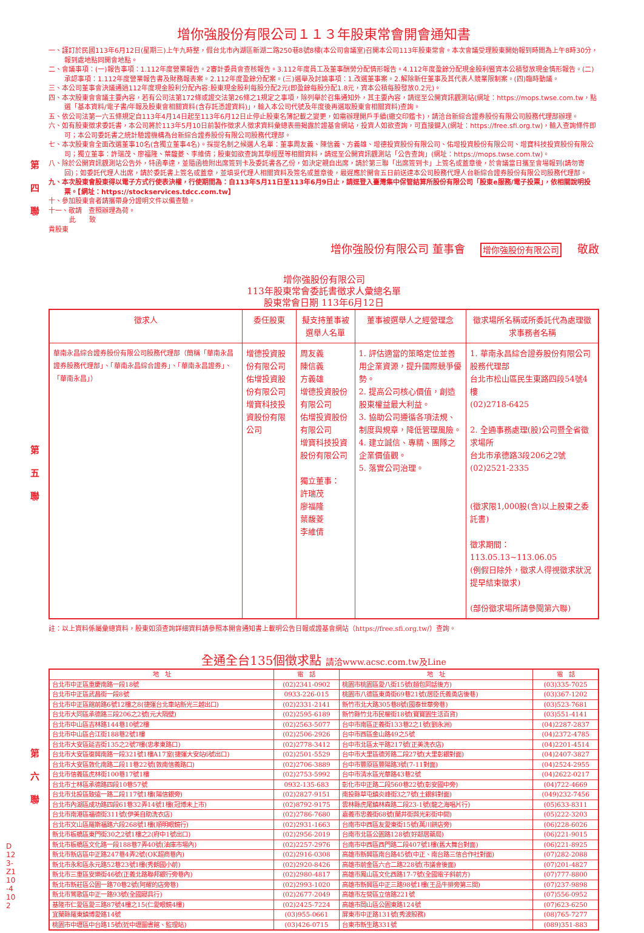第 四 聯
第 五 聯
第 六 聯
增你強股份有限公司１１３年股東常會開會通知書
一、謹訂於民國113年6月12日(星期三)上午九時整，假台北市內湖區新湖二路250巷8號8樓(本公司會議室)召開本公司113年股東常會。本次會議受理股東開始報到時間為上午8時30分，報到處地點同開會地點。
二、會議事項：(一)報告事項：1.112年度營業報告。2審計委員會查核報告。3.112年度員工及董事酬勞分配情形報告。4.112年度盈餘分配現金股利暨資本公積發放現金情形報告。(二)承認事項：1.112年度營業報告書及財務報表案。2.112年度盈餘分配案。(三)選舉及討論事項：1.改選董事案。2.解除新任董事及其代表人競業限制案。(四)臨時動議。
三、本公司董事會決議通過112年度現金股利分配內容:股東現金股利每股分配2元(即盈餘每股分配1.8元，資本公積每股發放0.2元)。
四、本次股東會會議主要內容，若有公司法第172條或證交法第26條之1規定之事項，除列舉於召集通知外，其主要內容，請逕至公開資訊觀測站(網址：https://mops.twse.com.tw，點選「基本資料/電子書/年報及股東會相關資料(含存託憑證資料)」，輸入本公司代號及年度後再選取股東會相關資料)查詢。
五、依公司法第一六五條規定自113年4月14日起至113年6月12日止停止股東名簿記載之變更，如需辦理開戶手續(繳交印鑑卡)，請洽台新綜合證券股份有限公司股務代理部辦理。
六、如有股東徵求委託書，本公司將於113年5月10日前製作徵求人徵求資料彙總表冊揭露於證基會網站，投資人如欲查詢，可直接鍵入(網址：https://free.sfi.org.tw)，輸入查詢條件即可；本公司委託書之統計驗證機構為台新綜合證券股份有限公司股務代理部。
七、本次股東會全面改選董事10名(含獨立董事4名)。採提名制之候選人名單：董事周友義、陳信義、方義雄、增德投資股份有限公司、佑增投資股份有限公司、增寶科技投資股份有限公司；獨立董事：許瑞茂、廖福隆、葉馥菱、李維倩；股東如欲查詢其學經歷等相關資料，請逕至公開資訊觀測站「公告查詢」(網址：https://mops.twse.com.tw)。
八、除於公開資訊觀測站公告外，特函奉達，並隨函檢附出席簽到卡及委託書各乙份，如決定親自出席，請於第三聯「出席簽到卡」上簽名或蓋章後，於會議當日攜至會場報到(請勿寄回)；如委託代理人出席，請於委託書上簽名或蓋章，並填妥代理人相關資料及簽名或蓋章後，最遲應於開會五日前送達本公司股務代理人台新綜合證券股份有限公司股務代理部。
九、本次股東會股東得以電子方式行使表決權，行使期間為：自113年5月11日至113年6月9日止，請逕登入臺灣集中保管結算所股份有限公司「股東e服務/電子投票」，依相關說明投票。【網址：https://stockservices.tdcc.com.tw】
十、參加股東會者請攜帶身分證明文件以備查驗。
十一、敬請　查照辦理為荷。
此　　致
貴股東
增你強股份有限公司 董事會 增你強股份有限公司 敬啟
增你強股份有限公司
113年股東常會委託書徵求人彙總名單
股東常會日期 113年6月12日
| 徵求人 | 委任股東 | 擬支持董事被選舉人名單 | 董事被選舉人之經營理念 | 徵求場所名稱或所委託代為處理徵求事務者名稱 |
| --- | --- | --- | --- | --- |
| 華南永昌綜合證券股份有限公司股務代理部（簡稱「華南永昌證券股務代理部」、「華南永昌綜合證券」、「華南永昌證券」、「華南永昌」） | 增德投資股份有限公司 佑增投資股份有限公司 增寶科技投資股份有限公司 | 周友義 陳信義 方義雄 增德投資股份有限公司 佑增投資股份有限公司 增寶科技投資股份有限公司 獨立董事： 許瑞茂 廖福隆 葉馥菱 李維倩 | 1. 評估適當的策略定位並善用企業資源，提升國際競爭優勢。 2. 提高公司核心價值，創造股東權益最大利益。 3. 協助公司遵循各項法規、制度與規章，降低管理風險。 4. 建立誠信、專精、團隊之企業價值觀。 5. 落實公司治理。 | 1. 華南永昌綜合證券股份有限公司股務代理部 台北市松山區民生東路四段54號4樓 (02)2718-6425 2. 全通事務處理(股)公司暨全省徵求場所 台北市承德路3段206之2號 (02)2521-2335 (徵求限1,000股(含)以上股東之委託書) 徵求期間：113.05.13~113.06.05 (例假日除外，徵求人得視徵求狀況提早結束徵求) (部份徵求場所請參閱第六聯) |
註：以上資料係屬彙總資料，股東如須查詢詳細資料請參照本開會通知書上載明公告日報或證基會網站（https://free.sfi.org.tw/）查詢。
全通全台135個徵求點 請洽www.acsc.com.tw及Line
| 地 址 | 電 話 | 地 址 | 電 話 |
| --- | --- | --- | --- |
| 台北市中正區重慶南路一段18號 | (02)2341-0902 | 桃園市桃園區愛八街15號(麵包同話後方) | (03)335-7025 |
| 台北市中正區武昌街一段8號 | 0933-226-015 | 桃園市八德區東勇街69巷21號(居臣氏義勇店後巷) | (03)367-1202 |
| 台北市中正區館前路6號12樓之8(捷運台北車站新光三越出口) | (02)2331-2141 | 新竹市北大路305巷8號(國泰世華旁巷) | (03)523-7681 |
| 台北市大同區承德路三段206之2號(元大隔壁) | (02)2595-6189 | 新竹縣竹北市民權街18號(寶寶園生活百貨) | (03)551-4141 |
| 台北市中山區吉林路144巷10號2樓 | (02)2563-5077 | 台中市南區正義街133巷2之1號(劉永洲) | (04)2287-2837 |
| 台北市中山區合江街188巷2號1樓 | (02)2506-2926 | 台中市西區金山路49之5號 | (04)2372-4785 |
| 台北市大安區延吉街135之2號7樓(忠孝東路口) | (02)2778-3412 | 台中市北區太平路217號(正美洗衣店) | (04)2201-4514 |
| 台北市大安區復興南路一段321號1樓A17室(捷運大安站6號出口) | (02)2501-5529 | 台中市大里區德芳路二段27號(大里彰銀對面) | (04)2407-3827 |
| 台北市大安區敦化南路二段11巷22號(敦南信義路口) | (02)2706-3889 | 台中市豐原區豐陽路3號(7-11對面) | (04)2524-2955 |
| 台北市信義區虎林街100巷17號1樓 | (02)2753-5992 | 台中市清水區光華路43巷2號 | (04)2622-0217 |
| 台北市士林區承德路四段10巷57號 | 0932-135-683 | 彰化市中正路二段560巷22號(彰安國中旁) | (04)722-4669 |
| 台北市北投區致遠一路二段117號1樓(陽信銀旁) | (02)2827-9151 | 南投縣草屯鎮炎峰街3之7號(土銀斜對面) | (049)232-7456 |
| 台北市內湖區成功路四段61巷32弄14號1樓(冠博未上市) | (02)8792-9175 | 雲林縣虎尾鎮林森路二段23-1號(龍之海唱片行) | (05)633-8311 |
| 台北市南港區福德街311號(伊美自助洗衣店) | (02)2786-7680 | 嘉義市忠義街68號(蘭井街與光彩街中間) | (05)222-3203 |
| 台北市文山區羅斯福路六段268號1樓(順明眼鏡行) | (02)2931-1663 | 台南市中西區友愛東街15號(萬川餅店旁) | (06)228-6026 |
| 新北市板橋區東門街30之2號1樓之2(府中1號出口) | (02)2956-2019 | 台南市北區公園路128號(好鄰居藥局) | (06)221-9015 |
| 新北市板橋區文化路一段188巷7弄40號(油庫市場內) | (02)2257-2976 | 台南市中西區西門路二段407號1樓(舊大舞台對面) | (06)221-8925 |
| 新北市新店區中正路247巷4弄2號(OK超商巷內) | (02)2916-0308 | 高雄市新興區南台路45號(中正、南台路三信合作社對面) | (07)282-2088 |
| 新北市永和區永元路52巷23號1樓(秀朗國小前) | (02)2920-8426 | 高雄市前金區六合二路228號(市議會後面) | (07)201-4827 |
| 新北市三重區安樂街46號(正義北路聯邦銀行旁巷內) | (02)2980-4817 | 高雄市鳳山區文化西路17-7號(全國電子斜前方) | (07)777-8800 |
| 新北市新莊區公園一路70巷2號(阿耀的店旁巷) | (02)2993-1020 | 高雄市新興區中正三路98號1樓(王品牛排旁第三間) | (07)237-9898 |
| 新北市鶯歌區中正一路93號(全國寢具行) | (02)2677-2049 | 高雄市左營區立信路221號 | (07)556-0952 |
| 基隆市仁愛區愛三路87號4樓之15(仁愛眼鏡4樓) | (02)2425-7224 | 高雄市岡山區公園東路124號 | (07)623-6250 |
| 宜蘭縣羅東鎮博愛路14號 | (03)955-0661 | 屏東市中正路131號(秀波股務) | (08)765-7277 |
| 桃園市中壢區中台路15號(近中壢圖書館、監理站) | (03)426-0715 | 台東市新生路331號 | (089)351-883 |
D123-Z110-4102